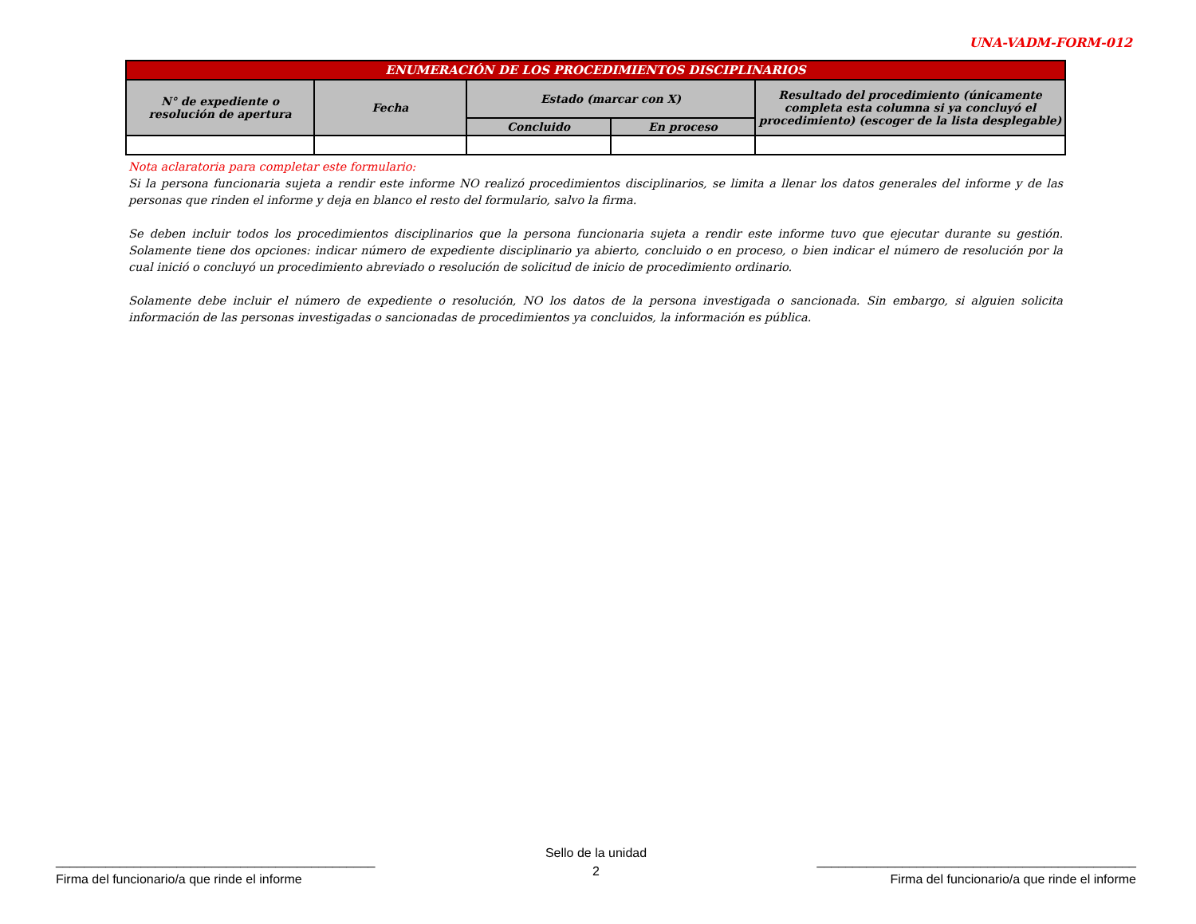UNA-VADM-FORM-012
| ENUMERACIÓN DE LOS PROCEDIMIENTOS DISCIPLINARIOS | | | | |
| --- | --- | --- | --- | --- |
| N° de expediente o resolución de apertura | Fecha | Estado (marcar con X) | | Resultado del procedimiento (únicamente completa esta columna si ya concluyó el procedimiento) (escoger de la lista desplegable) |
| | | Concluido | En proceso | |
Nota aclaratoria para completar este formulario:
Si la persona funcionaria sujeta a rendir este informe NO realizó procedimientos disciplinarios, se limita a llenar los datos generales del informe y de las personas que rinden el informe y deja en blanco el resto del formulario, salvo la firma.
Se deben incluir todos los procedimientos disciplinarios que la persona funcionaria sujeta a rendir este informe tuvo que ejecutar durante su gestión. Solamente tiene dos opciones: indicar número de expediente disciplinario ya abierto, concluido o en proceso, o bien indicar el número de resolución por la cual inició o concluyó un procedimiento abreviado o resolución de solicitud de inicio de procedimiento ordinario.
Solamente debe incluir el número de expediente o resolución, NO los datos de la persona investigada o sancionada. Sin embargo, si alguien solicita información de las personas investigadas o sancionadas de procedimientos ya concluidos, la información es pública.
_____________________________________________
Firma del funcionario/a que rinde el informe
Sello de la unidad
2
_____________________________________________
Firma del funcionario/a que rinde el informe